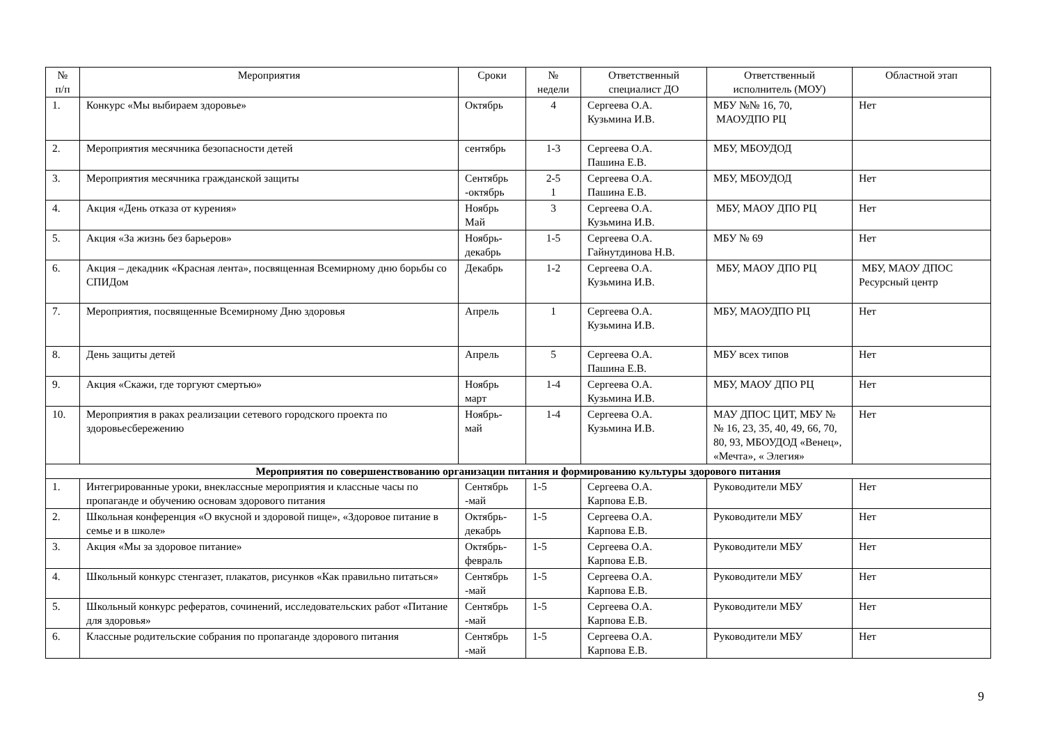| № п/п | Мероприятия | Сроки | № недели | Ответственный специалист ДО | Ответственный исполнитель (МОУ) | Областной этап |
| --- | --- | --- | --- | --- | --- | --- |
| 1. | Конкурс «Мы выбираем здоровье» | Октябрь | 4 | Сергеева О.А. Кузьмина И.В. | МБУ №№ 16, 70, МАОУДПО РЦ | Нет |
| 2. | Мероприятия месячника безопасности детей | сентябрь | 1-3 | Сергеева О.А. Пашина Е.В. | МБУ, МБОУДОД | |
| 3. | Мероприятия месячника гражданской защиты | Сентябрь -октябрь | 2-5 1 | Сергеева О.А. Пашина Е.В. | МБУ, МБОУДОД | Нет |
| 4. | Акция «День отказа от курения» | Ноябрь Май | 3 | Сергеева О.А. Кузьмина И.В. | МБУ, МАОУ ДПО РЦ | Нет |
| 5. | Акция «За жизнь без барьеров» | Ноябрь- декабрь | 1-5 | Сергеева О.А. Гайнутдинова Н.В. | МБУ № 69 | Нет |
| 6. | Акция – декадник «Красная лента», посвященная Всемирному дню борьбы со СПИДом | Декабрь | 1-2 | Сергеева О.А. Кузьмина И.В. | МБУ, МАОУ ДПО РЦ | МБУ, МАОУ ДПОС Ресурсный центр |
| 7. | Мероприятия, посвященные Всемирному Дню здоровья | Апрель | 1 | Сергеева О.А. Кузьмина И.В. | МБУ, МАОУДПО РЦ | Нет |
| 8. | День защиты детей | Апрель | 5 | Сергеева О.А. Пашина Е.В. | МБУ всех типов | Нет |
| 9. | Акция «Скажи, где торгуют смертью» | Ноябрь март | 1-4 | Сергеева О.А. Кузьмина И.В. | МБУ, МАОУ ДПО РЦ | Нет |
| 10. | Мероприятия в раках реализации сетевого городского проекта по здоровьесбережению | Ноябрь- май | 1-4 | Сергеева О.А. Кузьмина И.В. | МАУ ДПОС ЦИТ, МБУ №№ 16, 23, 35, 40, 49, 66, 70, 80, 93, МБОУДОД «Венец», «Мечта», « Элегия» | Нет |
| Мероприятия по совершенствованию организации питания и формированию культуры здорового питания | | | | | | |
| 1. | Интегрированные уроки, внеклассные мероприятия и классные часы по пропаганде и обучению основам здорового питания | Сентябрь -май | 1-5 | Сергеева О.А. Карпова Е.В. | Руководители МБУ | Нет |
| 2. | Школьная конференция «О вкусной и здоровой пище», «Здоровое питание в семье и в школе» | Октябрь- декабрь | 1-5 | Сергеева О.А. Карпова Е.В. | Руководители МБУ | Нет |
| 3. | Акция «Мы за здоровое питание» | Октябрь- февраль | 1-5 | Сергеева О.А. Карпова Е.В. | Руководители МБУ | Нет |
| 4. | Школьный конкурс стенгазет, плакатов, рисунков «Как правильно питаться» | Сентябрь -май | 1-5 | Сергеева О.А. Карпова Е.В. | Руководители МБУ | Нет |
| 5. | Школьный конкурс рефератов, сочинений, исследовательских работ «Питание для здоровья» | Сентябрь -май | 1-5 | Сергеева О.А. Карпова Е.В. | Руководители МБУ | Нет |
| 6. | Классные родительские собрания по пропаганде здорового питания | Сентябрь -май | 1-5 | Сергеева О.А. Карпова Е.В. | Руководители МБУ | Нет |
9